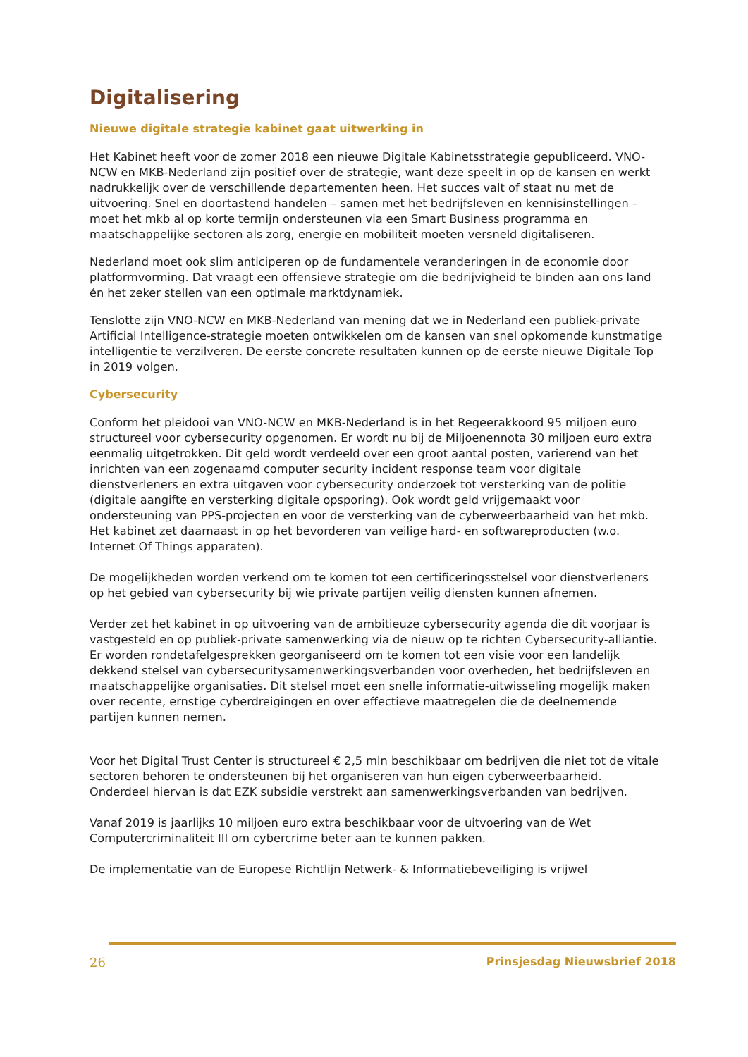Digitalisering
Nieuwe digitale strategie kabinet gaat uitwerking in
Het Kabinet heeft voor de zomer 2018 een nieuwe Digitale Kabinetsstrategie gepubliceerd. VNO-NCW en MKB-Nederland zijn positief over de strategie, want deze speelt in op de kansen en werkt nadrukkelijk over de verschillende departementen heen. Het succes valt of staat nu met de uitvoering. Snel en doortastend handelen – samen met het bedrijfsleven en kennisinstellingen – moet het mkb al op korte termijn ondersteunen via een Smart Business programma en maatschappelijke sectoren als zorg, energie en mobiliteit moeten versneld digitaliseren.
Nederland moet ook slim anticiperen op de fundamentele veranderingen in de economie door platformvorming. Dat vraagt een offensieve strategie om die bedrijvigheid te binden aan ons land én het zeker stellen van een optimale marktdynamiek.
Tenslotte zijn VNO-NCW en MKB-Nederland van mening dat we in Nederland een publiek-private Artificial Intelligence-strategie moeten ontwikkelen om de kansen van snel opkomende kunstmatige intelligentie te verzilveren. De eerste concrete resultaten kunnen op de eerste nieuwe Digitale Top in 2019 volgen.
Cybersecurity
Conform het pleidooi van VNO-NCW en MKB-Nederland is in het Regeerakkoord 95 miljoen euro structureel voor cybersecurity opgenomen. Er wordt nu bij de Miljoenennota 30 miljoen euro extra eenmalig uitgetrokken. Dit geld wordt verdeeld over een groot aantal posten, varierend van het inrichten van een zogenaamd computer security incident response team voor digitale dienstverleners en extra uitgaven voor cybersecurity onderzoek tot versterking van de politie (digitale aangifte en versterking digitale opsporing). Ook wordt geld vrijgemaakt voor ondersteuning van PPS-projecten en voor de versterking van de cyberweerbaarheid van het mkb. Het kabinet zet daarnaast in op het bevorderen van veilige hard- en softwareproducten (w.o. Internet Of Things apparaten).
De mogelijkheden worden verkend om te komen tot een certificeringsstelsel voor dienstverleners op het gebied van cybersecurity bij wie private partijen veilig diensten kunnen afnemen.
Verder zet het kabinet in op uitvoering van de ambitieuze cybersecurity agenda die dit voorjaar is vastgesteld en op publiek-private samenwerking via de nieuw op te richten Cybersecurity-alliantie. Er worden rondetafelgesprekken georganiseerd om te komen tot een visie voor een landelijk dekkend stelsel van cybersecuritysamenwerkingsverbanden voor overheden, het bedrijfsleven en maatschappelijke organisaties. Dit stelsel moet een snelle informatie-uitwisseling mogelijk maken over recente, ernstige cyberdreigingen en over effectieve maatregelen die de deelnemende partijen kunnen nemen.
Voor het Digital Trust Center is structureel € 2,5 mln beschikbaar om bedrijven die niet tot de vitale sectoren behoren te ondersteunen bij het organiseren van hun eigen cyberweerbaarheid. Onderdeel hiervan is dat EZK subsidie verstrekt aan samenwerkingsverbanden van bedrijven.
Vanaf 2019 is jaarlijks 10 miljoen euro extra beschikbaar voor de uitvoering van de Wet Computercriminaliteit III om cybercrime beter aan te kunnen pakken.
De implementatie van de Europese Richtlijn Netwerk- & Informatiebeveiliging is vrijwel
26 Prinsjesdag Nieuwsbrief 2018